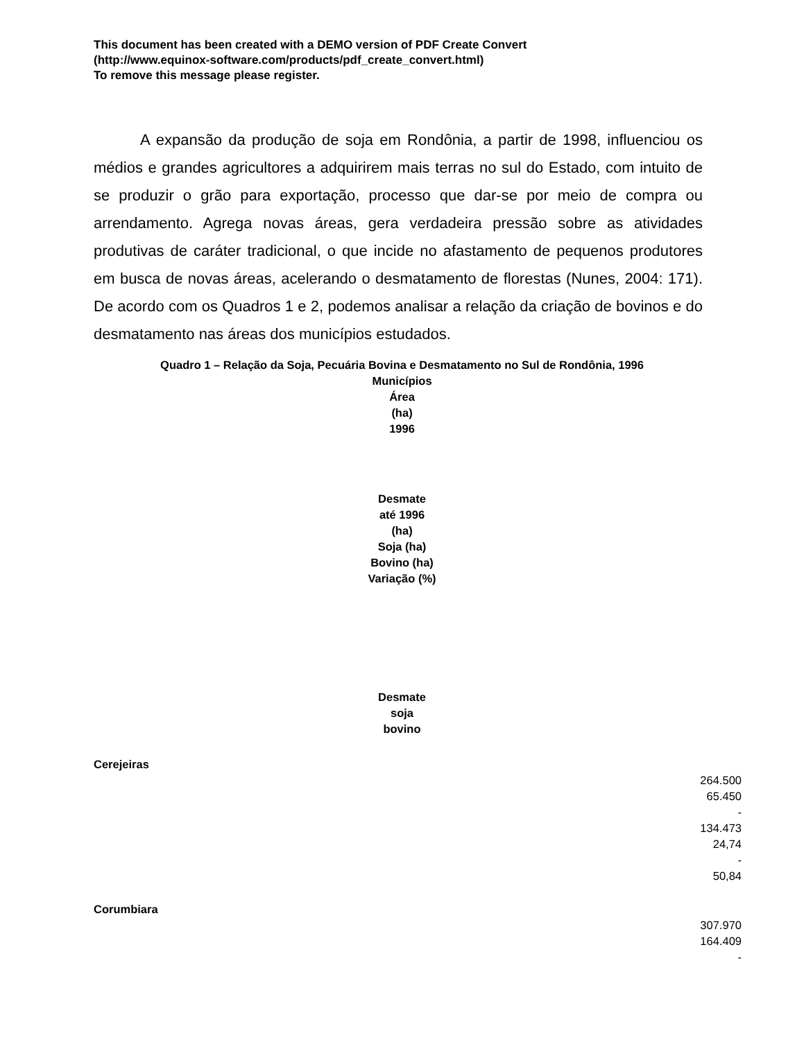This document has been created with a DEMO version of PDF Create Convert
(http://www.equinox-software.com/products/pdf_create_convert.html)
To remove this message please register.
A expansão da produção de soja em Rondônia, a partir de 1998, influenciou os médios e grandes agricultores a adquirirem mais terras no sul do Estado, com intuito de se produzir o grão para exportação, processo que dar-se por meio de compra ou arrendamento. Agrega novas áreas, gera verdadeira pressão sobre as atividades produtivas de caráter tradicional, o que incide no afastamento de pequenos produtores em busca de novas áreas, acelerando o desmatamento de florestas (Nunes, 2004: 171). De acordo com os Quadros 1 e 2, podemos analisar a relação da criação de bovinos e do desmatamento nas áreas dos municípios estudados.
Quadro 1 – Relação da Soja, Pecuária Bovina e Desmatamento no Sul de Rondônia, 1996
Municípios
Área
(ha)
1996
Desmate
até 1996
(ha)
Soja (ha)
Bovino (ha)
Variação (%)
Desmate
soja
bovino
Cerejeiras
264.500
65.450
-
134.473
24,74
-
50,84
Corumbiara
307.970
164.409
-